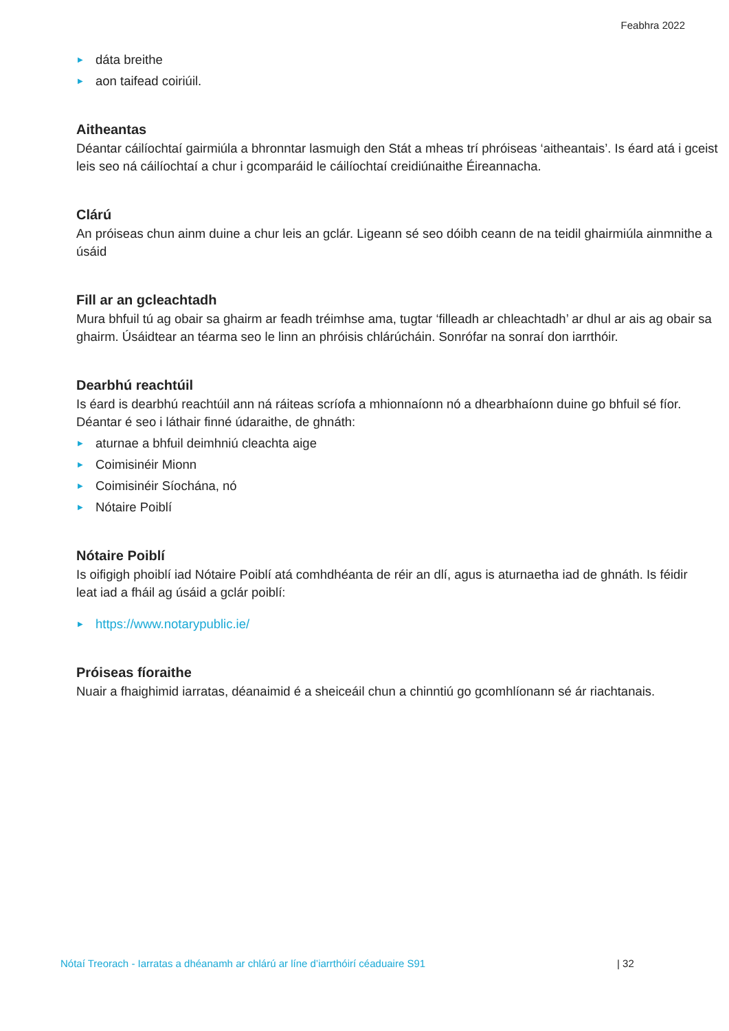Feabhra 2022
▶ dáta breithe
▶ aon taifead coiriúil.
Aitheantas
Déantar cáilíochtaí gairmiúla a bhronntar lasmuigh den Stát a mheas trí phróiseas ‘aitheantais’. Is éard atá i gceist leis seo ná cáilíochtaí a chur i gcomparáid le cáilíochtaí creidiúnaithe Éireannacha.
Clárú
An próiseas chun ainm duine a chur leis an gclár. Ligeann sé seo dóibh ceann de na teidil ghairmiúla ainmnithe a úsáid
Fill ar an gcleachtadh
Mura bhfuil tú ag obair sa ghairm ar feadh tréimhse ama, tugtar ‘filleadh ar chleachtadh’ ar dhul ar ais ag obair sa ghairm. Úsáidtear an téarma seo le linn an phróisis chlárúcháin. Sonrófar na sonraí don iarrthóir.
Dearbhú reachtúil
Is éard is dearbhú reachtúil ann ná ráiteas scríofa a mhionnaíonn nó a dhearbhaíonn duine go bhfuil sé fíor. Déantar é seo i láthair finné údaraithe, de ghnáth:
▶ aturnae a bhfuil deimhniú cleachta aige
▶ Coimisinéir Mionn
▶ Coimisinéir Síochána, nó
▶ Nótaire Poiblí
Nótaire Poiblí
Is oifigigh phoiblí iad Nótaire Poiblí atá comhdhéanta de réir an dlí, agus is aturnaetha iad de ghnáth. Is féidir
leat iad a fháil ag úsáid a gclár poiblí:
▶ https://www.notarypublic.ie/
Próiseas fíoraithe
Nuair a fhaighimid iarratas, déanaimid é a sheiceáil chun a chinntiú go gcomhlíonann sé ár riachtanais.
Nótaí Treorach - Iarratas a dhéanamh ar chlárú ar líne d’iarrthóirí céaduaire S91
| 32